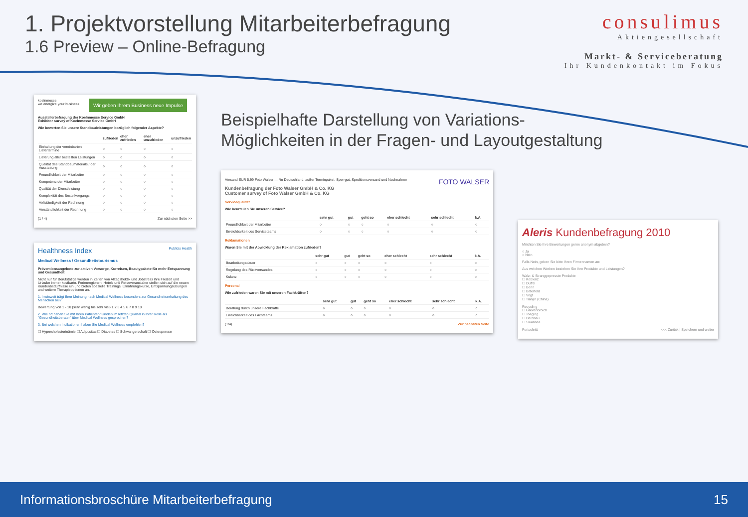1. Projektvorstellung Mitarbeiterbefragung
1.6 Preview – Online-Befragung
consulimus
Aktiengesellschaft
Markt- & Serviceberatung
Ihr Kundenkontakt im Fokus
koelnmesse
we energize your business
Wir geben Ihrem Business neue Impulse
Ausstellerbefragung der Koelnmesse Service GmbH
Exhibitor survey of Koelnmesse Service GmbH
Wie bewerten Sie unsere Standbauleistungen bezüglich folgender Aspekte?
| | zufrieden | eher zufrieden | eher unzufrieden | unzufrieden |
| --- | --- | --- | --- | --- |
| Einhaltung der vereinbarten Liefertermine | ○ | ○ | ○ | ○ |
| Lieferung aller bestellten Leistungen | ○ | ○ | ○ | ○ |
| Qualität des Standbaumaterials / der Ausstattung | ○ | ○ | ○ | ○ |
| Freundlichkeit der Mitarbeiter | ○ | ○ | ○ | ○ |
| Kompetenz der Mitarbeiter | ○ | ○ | ○ | ○ |
| Qualität der Dienstleistung | ○ | ○ | ○ | ○ |
| Komplexität des Bestellvorgangs | ○ | ○ | ○ | ○ |
| Vollständigkeit der Rechnung | ○ | ○ | ○ | ○ |
| Verständlichkeit der Rechnung | ○ | ○ | ○ | ○ |
(1 / 4) Zur nächsten Seite >>
Healthness Index Publicis Health
Medical Wellness / Gesundheitstourismus
Präventionsangebote zur aktiven Vorsorge, Kurreisen, Beautypakete für mehr Entspannung und Gesundheit
Nicht nur für Berufstätige werden in Zeiten von Alltagshektik und Jobstress ihre Freizeit und Urlaube immer kostbarer. Ferienregionen, Hotels und Reiseveranstalter stellen sich auf die neuen Kundenbedürfnisse ein und bieten spezielle Trainings, Ernährungskurse, Entspannungsübungen und weitere Therapieoptionen an.
1. Inwieweit trägt Ihrer Meinung nach Medical Wellness besonders zur Gesundheitserhaltung des Menschen bei?
Bewertung von 1 - 10 (sehr wenig bis sehr viel) 1 2 3 4 5 6 7 8 9 10
2. Wie oft haben Sie mit Ihren Patienten/Kunden im letzten Quartal in Ihrer Rolle als "Gesundheitsberater" über Medical Wellness gesprochen?
3. Bei welchen Indikationen haben Sie Medical Wellness empfohlen?
☐ Hypercholesterinämie ☐ Adipositas ☐ Diabetes ☐ Schwangerschaft ☐ Osteoporose
Beispielhafte Darstellung von Variations-
Möglichkeiten in der Fragen- und Layoutgestaltung
Versand EUR 5,99 Foto Walser — *in Deutschland, außer Terminpaket, Sperrgut, Speditionsversand und Nachnahme FOTO WALSER
Kundenbefragung der Foto Walser GmbH & Co. KG
Customer survey of Foto Walser GmbH & Co. KG
Servicequalität
Wie beurteilen Sie unseren Service?
| | sehr gut | gut | geht so | eher schlecht | sehr schlecht | k.A. |
| --- | --- | --- | --- | --- | --- | --- |
| Freundlichkeit der Mitarbeiter | ○ | ○ | ○ | ○ | ○ | ○ |
| Erreichbarkeit des Serviceteams | ○ | ○ | ○ | ○ | ○ | ○ |
Reklamationen
Waren Sie mit der Abwicklung der Reklamation zufrieden?
| | sehr gut | gut | geht so | eher schlecht | sehr schlecht | k.A. |
| --- | --- | --- | --- | --- | --- | --- |
| Bearbeitungsdauer | ○ | ○ | ○ | ○ | ○ | ○ |
| Regelung des Rückversandes | ○ | ○ | ○ | ○ | ○ | ○ |
| Kulanz | ○ | ○ | ○ | ○ | ○ | ○ |
Personal
Wie zufrieden waren Sie mit unseren Fachkräften?
| | sehr gut | gut | geht so | eher schlecht | sehr schlecht | k.A. |
| --- | --- | --- | --- | --- | --- | --- |
| Beratung durch unsere Fachkräfte | ○ | ○ | ○ | ○ | ○ | ○ |
| Erreichbarkeit des Fachteams | ○ | ○ | ○ | ○ | ○ | ○ |
(1/4) Zur nächsten Seite
Aleris Kundenbefragung 2010
Möchten Sie Ihre Bewertungen gerne anonym abgeben?
○ Ja
○ Nein
Falls Nein, geben Sie bitte Ihren Firmennamen an:
Aus welchen Werken beziehen Sie Ihre Produkte und Leistungen?
Walz- & Stranggepresste Produkte
☐ Koblenz
☐ Duffel
☐ Bonn
☐ Bitterfeld
☐ Vogt
☐ Tianjin (China)
Recycling
☐ Grevenbroich
☐ Toeging
☐ Deizisau
☐ Swansea
Fortschritt <<< Zurück | Speichern und weiter
Informationsbroschüre Mitarbeiterbefragung 15